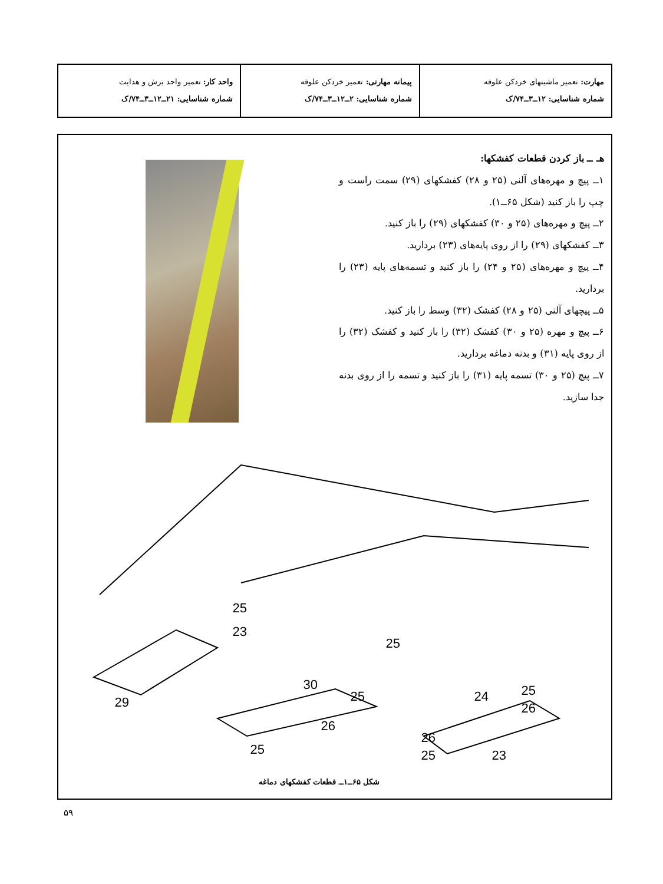| مهارت: تعمیر ماشینهای خردکن علوفه شماره شناسایی: ۱۲ــ۳ــ۷۴/ک | پیمانه مهارتی: تعمیر خردکن علوفه شماره شناسایی: ۲ــ۱۲ــ۳ــ۷۴/ک | واحد کار: تعمیر واحد برش و هدایت شماره شناسایی: ۲۱ــ۱۲ــ۳ــ۷۴/ک |
هـ ــ باز کردن قطعات کفشکها:
۱ــ پیچ و مهره‌های آلنی (۲۵ و ۲۸) کفشکهای (۲۹) سمت راست و چپ را باز کنید (شکل ۶۵ــ۱).
۲ــ پیچ و مهره‌های (۲۵ و ۳۰) کفشکهای (۲۹) را باز کنید.
۳ــ کفشکهای (۲۹) را از روی پایه‌های (۲۳) بردارید.
۴ــ پیچ و مهره‌های (۲۵ و ۲۴) را باز کنید و تسمه‌های پایه (۲۳) را بردارید.
۵ــ پیچهای آلنی (۲۵ و ۲۸) کفشک (۳۲) وسط را باز کنید.
۶ــ پیچ و مهره (۲۵ و ۳۰) کفشک (۳۲) را باز کنید و کفشک (۳۲) را از روی پایه (۳۱) و بدنه دماغه بردارید.
۷ــ پیچ (۲۵ و ۳۰) تسمه پایه (۳۱) را باز کنید و تسمه را از روی بدنه جدا سازید.
29
25
23
25
30
25
26
25
25
26
24
26
25
23
شکل ۶۵ــ۱ــ قطعات کفشکهای دماغه
۵۹